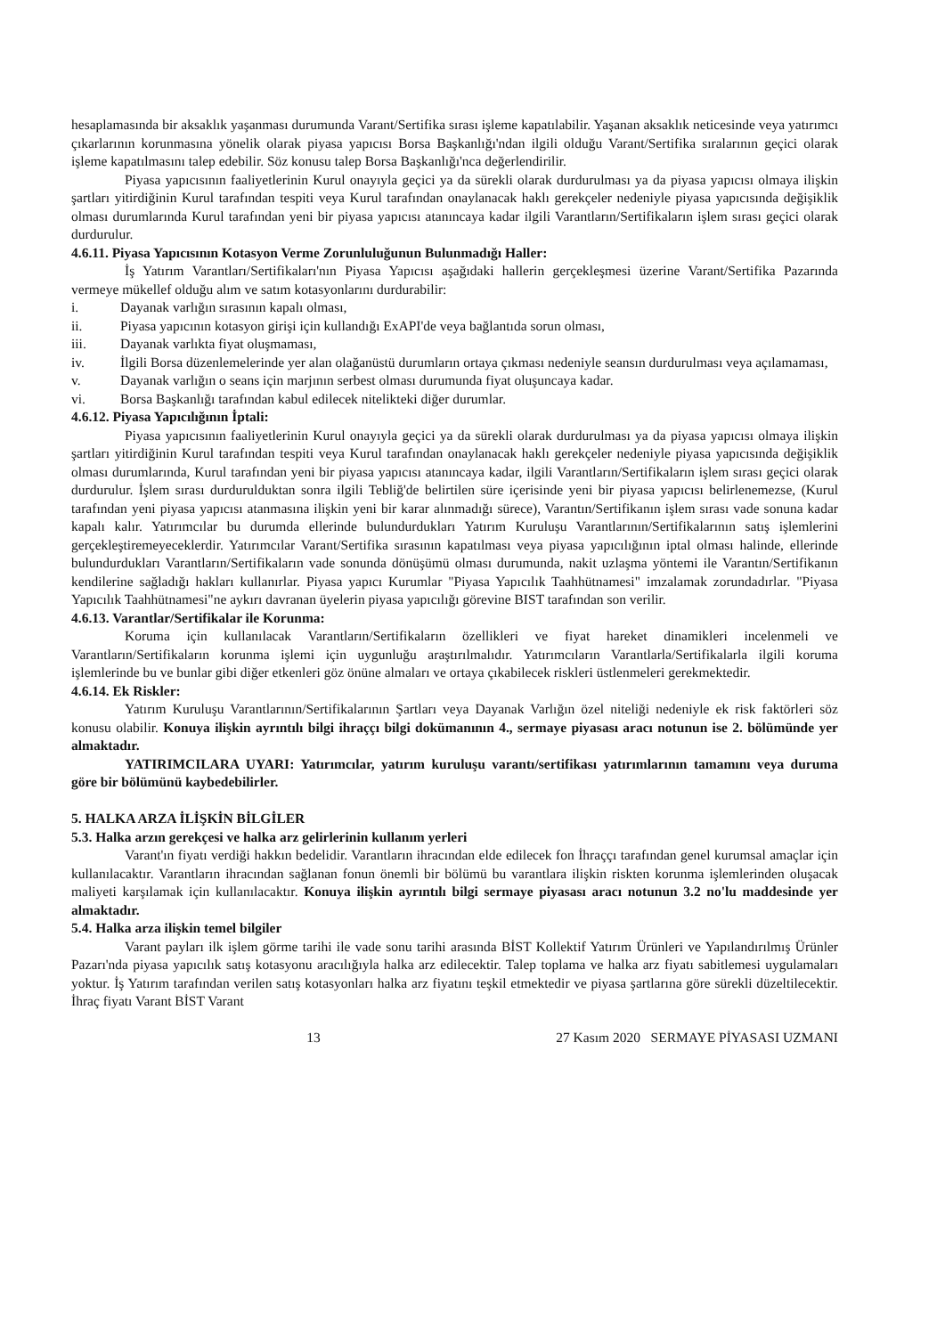hesaplamasında bir aksaklık yaşanması durumunda Varant/Sertifika sırası işleme kapatılabilir. Yaşanan aksaklık neticesinde veya yatırımcı çıkarlarının korunmasına yönelik olarak piyasa yapıcısı Borsa Başkanlığı'ndan ilgili olduğu Varant/Sertifika sıralarının geçici olarak işleme kapatılmasını talep edebilir. Söz konusu talep Borsa Başkanlığı'nca değerlendirilir.
Piyasa yapıcısının faaliyetlerinin Kurul onayıyla geçici ya da sürekli olarak durdurulması ya da piyasa yapıcısı olmaya ilişkin şartları yitirdiğinin Kurul tarafından tespiti veya Kurul tarafından onaylanacak haklı gerekçeler nedeniyle piyasa yapıcısında değişiklik olması durumlarında Kurul tarafından yeni bir piyasa yapıcısı atanıncaya kadar ilgili Varantların/Sertifikaların işlem sırası geçici olarak durdurulur.
4.6.11. Piyasa Yapıcısının Kotasyon Verme Zorunluluğunun Bulunmadığı Haller:
İş Yatırım Varantları/Sertifikaları'nın Piyasa Yapıcısı aşağıdaki hallerin gerçekleşmesi üzerine Varant/Sertifika Pazarında vermeye mükellef olduğu alım ve satım kotasyonlarını durdurabilir:
i. Dayanak varlığın sırasının kapalı olması,
ii. Piyasa yapıcının kotasyon girişi için kullandığı ExAPI'de veya bağlantıda sorun olması,
iii. Dayanak varlıkta fiyat oluşmaması,
iv. İlgili Borsa düzenlemelerinde yer alan olağanüstü durumların ortaya çıkması nedeniyle seansın durdurulması veya açılamaması,
v. Dayanak varlığın o seans için marjının serbest olması durumunda fiyat oluşuncaya kadar.
vi. Borsa Başkanlığı tarafından kabul edilecek nitelikteki diğer durumlar.
4.6.12. Piyasa Yapıcılığının İptali:
Piyasa yapıcısının faaliyetlerinin Kurul onayıyla geçici ya da sürekli olarak durdurulması ya da piyasa yapıcısı olmaya ilişkin şartları yitirdiğinin Kurul tarafından tespiti veya Kurul tarafından onaylanacak haklı gerekçeler nedeniyle piyasa yapıcısında değişiklik olması durumlarında, Kurul tarafından yeni bir piyasa yapıcısı atanıncaya kadar, ilgili Varantların/Sertifikaların işlem sırası geçici olarak durdurulur. İşlem sırası durdurulduktan sonra ilgili Tebliğ'de belirtilen süre içerisinde yeni bir piyasa yapıcısı belirlenemezse, (Kurul tarafından yeni piyasa yapıcısı atanmasına ilişkin yeni bir karar alınmadığı sürece), Varantın/Sertifikanın işlem sırası vade sonuna kadar kapalı kalır. Yatırımcılar bu durumda ellerinde bulundurdukları Yatırım Kuruluşu Varantlarının/Sertifikalarının satış işlemlerini gerçekleştiremeyeceklerdir. Yatırımcılar Varant/Sertifika sırasının kapatılması veya piyasa yapıcılığının iptal olması halinde, ellerinde bulundurdukları Varantların/Sertifikaların vade sonunda dönüşümü olması durumunda, nakit uzlaşma yöntemi ile Varantın/Sertifikanın kendilerine sağladığı hakları kullanırlar. Piyasa yapıcı Kurumlar "Piyasa Yapıcılık Taahhütnamesi" imzalamak zorundadırlar. "Piyasa Yapıcılık Taahhütnamesi"ne aykırı davranan üyelerin piyasa yapıcılığı görevine BIST tarafından son verilir.
4.6.13. Varantlar/Sertifikalar ile Korunma:
Koruma için kullanılacak Varantların/Sertifikaların özellikleri ve fiyat hareket dinamikleri incelenmeli ve Varantların/Sertifikaların korunma işlemi için uygunluğu araştırılmalıdır. Yatırımcıların Varantlarla/Sertifikalarla ilgili koruma işlemlerinde bu ve bunlar gibi diğer etkenleri göz önüne almaları ve ortaya çıkabilecek riskleri üstlenmeleri gerekmektedir.
4.6.14. Ek Riskler:
Yatırım Kuruluşu Varantlarının/Sertifikalarının Şartları veya Dayanak Varlığın özel niteliği nedeniyle ek risk faktörleri söz konusu olabilir. Konuya ilişkin ayrıntılı bilgi ihraççı bilgi dokümanının 4., sermaye piyasası aracı notunun ise 2. bölümünde yer almaktadır.
YATIRIMCILARA UYARI: Yatırımcılar, yatırım kuruluşu varantı/sertifikası yatırımlarının tamamını veya duruma göre bir bölümünü kaybedebilirler.
5. HALKA ARZA İLİŞKİN BİLGİLER
5.3. Halka arzın gerekçesi ve halka arz gelirlerinin kullanım yerleri
Varant'ın fiyatı verdiği hakkın bedelidir. Varantların ihracından elde edilecek fon İhraççı tarafından genel kurumsal amaçlar için kullanılacaktır. Varantların ihracından sağlanan fonun önemli bir bölümü bu varantlara ilişkin riskten korunma işlemlerinden oluşacak maliyeti karşılamak için kullanılacaktır. Konuya ilişkin ayrıntılı bilgi sermaye piyasası aracı notunun 3.2 no'lu maddesinde yer almaktadır.
5.4. Halka arza ilişkin temel bilgiler
Varant payları ilk işlem görme tarihi ile vade sonu tarihi arasında BİST Kollektif Yatırım Ürünleri ve Yapılandırılmış Ürünler Pazarı'nda piyasa yapıcılık satış kotasyonu aracılığıyla halka arz edilecektir. Talep toplama ve halka arz fiyatı sabitlemesi uygulamaları yoktur. İş Yatırım tarafından verilen satış kotasyonları halka arz fiyatını teşkil etmektedir ve piyasa şartlarına göre sürekli düzeltilecektir. İhraç fiyatı Varant BİST Varant
13 27 Kasım 2020 SERMAYE PİYASASI UZMANI